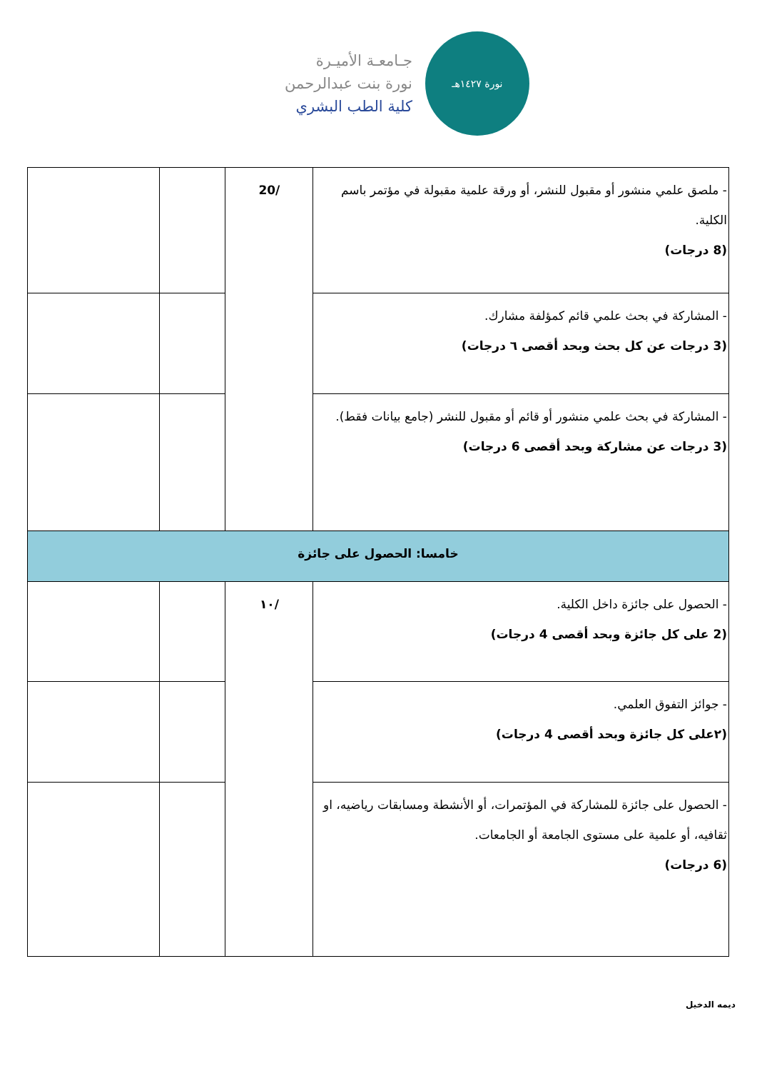جـامعـة الأميـرة
نورة بنت عبدالرحمن
كلية الطب البشري
نورة ١٤٢٧هـ
| - ملصق علمي منشور أو مقبول للنشر، أو ورقة علمية مقبولة في مؤتمر باسم الكلية. (8 درجات) | /20 | | |
| - المشاركة في بحث علمي قائم كمؤلفة مشارك. (3 درجات عن كل بحث وبحد أقصى ٦ درجات) | | | |
| - المشاركة في بحث علمي منشور أو قائم أو مقبول للنشر (جامع بيانات فقط). (3 درجات عن مشاركة وبحد أقصى 6 درجات) | | | |
| خامسا: الحصول على جائزة | | | |
| - الحصول على جائزة داخل الكلية. (2 على كل جائزة وبحد أقصى 4 درجات) | /١٠ | | |
| - جوائز التفوق العلمي. (٢على كل جائزة وبحد أقصى 4 درجات) | | | |
| - الحصول على جائزة للمشاركة في المؤتمرات، أو الأنشطة ومسابقات رياضيه، او ثقافيه، أو علمية على مستوى الجامعة أو الجامعات. (6 درجات) | | | |
ديمه الدخيل